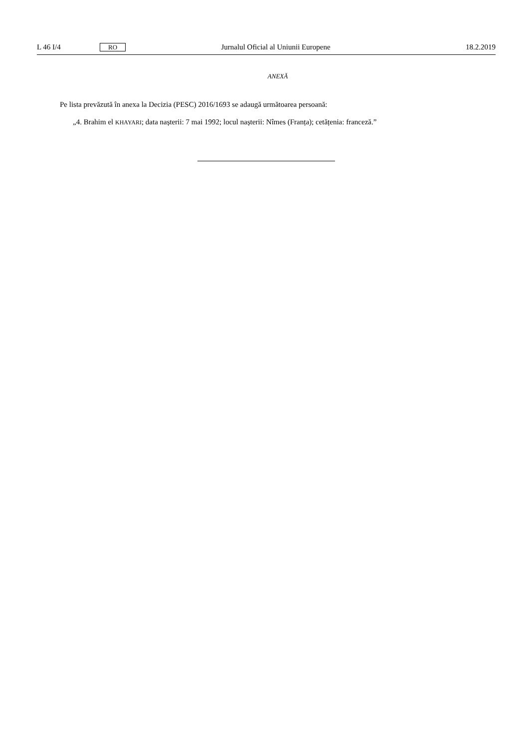L 46 I/4 RO Jurnalul Oficial al Uniunii Europene 18.2.2019
ANEXĂ
Pe lista prevăzută în anexa la Decizia (PESC) 2016/1693 se adaugă următoarea persoană:
„4. Brahim el KHAYARI; data nașterii: 7 mai 1992; locul nașterii: Nîmes (Franța); cetățenia: franceză.”